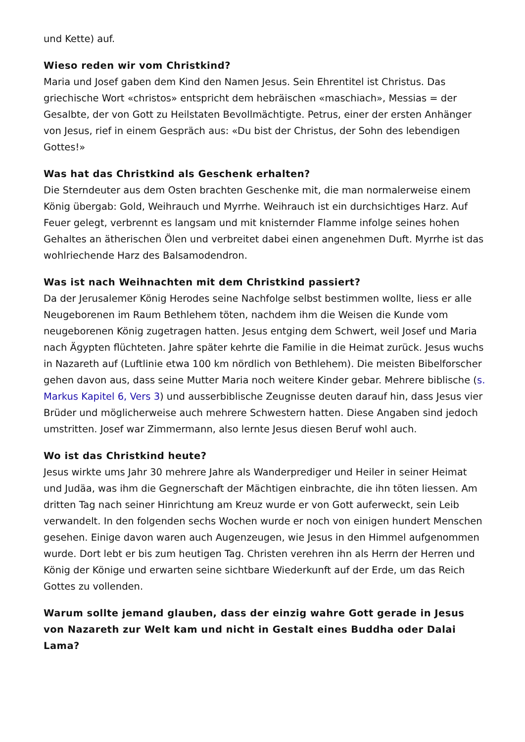und Kette) auf.
Wieso reden wir vom Christkind?
Maria und Josef gaben dem Kind den Namen Jesus. Sein Ehrentitel ist Christus. Das griechische Wort «christos» entspricht dem hebräischen «maschiach», Messias = der Gesalbte, der von Gott zu Heilstaten Bevollmächtigte. Petrus, einer der ersten Anhänger von Jesus, rief in einem Gespräch aus: «Du bist der Christus, der Sohn des lebendigen Gottes!»
Was hat das Christkind als Geschenk erhalten?
Die Sterndeuter aus dem Osten brachten Geschenke mit, die man normalerweise einem König übergab: Gold, Weihrauch und Myrrhe. Weihrauch ist ein durchsichtiges Harz. Auf Feuer gelegt, verbrennt es langsam und mit knisternder Flamme infolge seines hohen Gehaltes an ätherischen Ölen und verbreitet dabei einen angenehmen Duft. Myrrhe ist das wohlriechende Harz des Balsamodendron.
Was ist nach Weihnachten mit dem Christkind passiert?
Da der Jerusalemer König Herodes seine Nachfolge selbst bestimmen wollte, liess er alle Neugeborenen im Raum Bethlehem töten, nachdem ihm die Weisen die Kunde vom neugeborenen König zugetragen hatten. Jesus entging dem Schwert, weil Josef und Maria nach Ägypten flüchteten. Jahre später kehrte die Familie in die Heimat zurück. Jesus wuchs in Nazareth auf (Luftlinie etwa 100 km nördlich von Bethlehem). Die meisten Bibelforscher gehen davon aus, dass seine Mutter Maria noch weitere Kinder gebar. Mehrere biblische (s. Markus Kapitel 6, Vers 3) und ausserbiblische Zeugnisse deuten darauf hin, dass Jesus vier Brüder und möglicherweise auch mehrere Schwestern hatten. Diese Angaben sind jedoch umstritten. Josef war Zimmermann, also lernte Jesus diesen Beruf wohl auch.
Wo ist das Christkind heute?
Jesus wirkte ums Jahr 30 mehrere Jahre als Wanderprediger und Heiler in seiner Heimat und Judäa, was ihm die Gegnerschaft der Mächtigen einbrachte, die ihn töten liessen. Am dritten Tag nach seiner Hinrichtung am Kreuz wurde er von Gott auferweckt, sein Leib verwandelt. In den folgenden sechs Wochen wurde er noch von einigen hundert Menschen gesehen. Einige davon waren auch Augenzeugen, wie Jesus in den Himmel aufgenommen wurde. Dort lebt er bis zum heutigen Tag. Christen verehren ihn als Herrn der Herren und König der Könige und erwarten seine sichtbare Wiederkunft auf der Erde, um das Reich Gottes zu vollenden.
Warum sollte jemand glauben, dass der einzig wahre Gott gerade in Jesus von Nazareth zur Welt kam und nicht in Gestalt eines Buddha oder Dalai Lama?